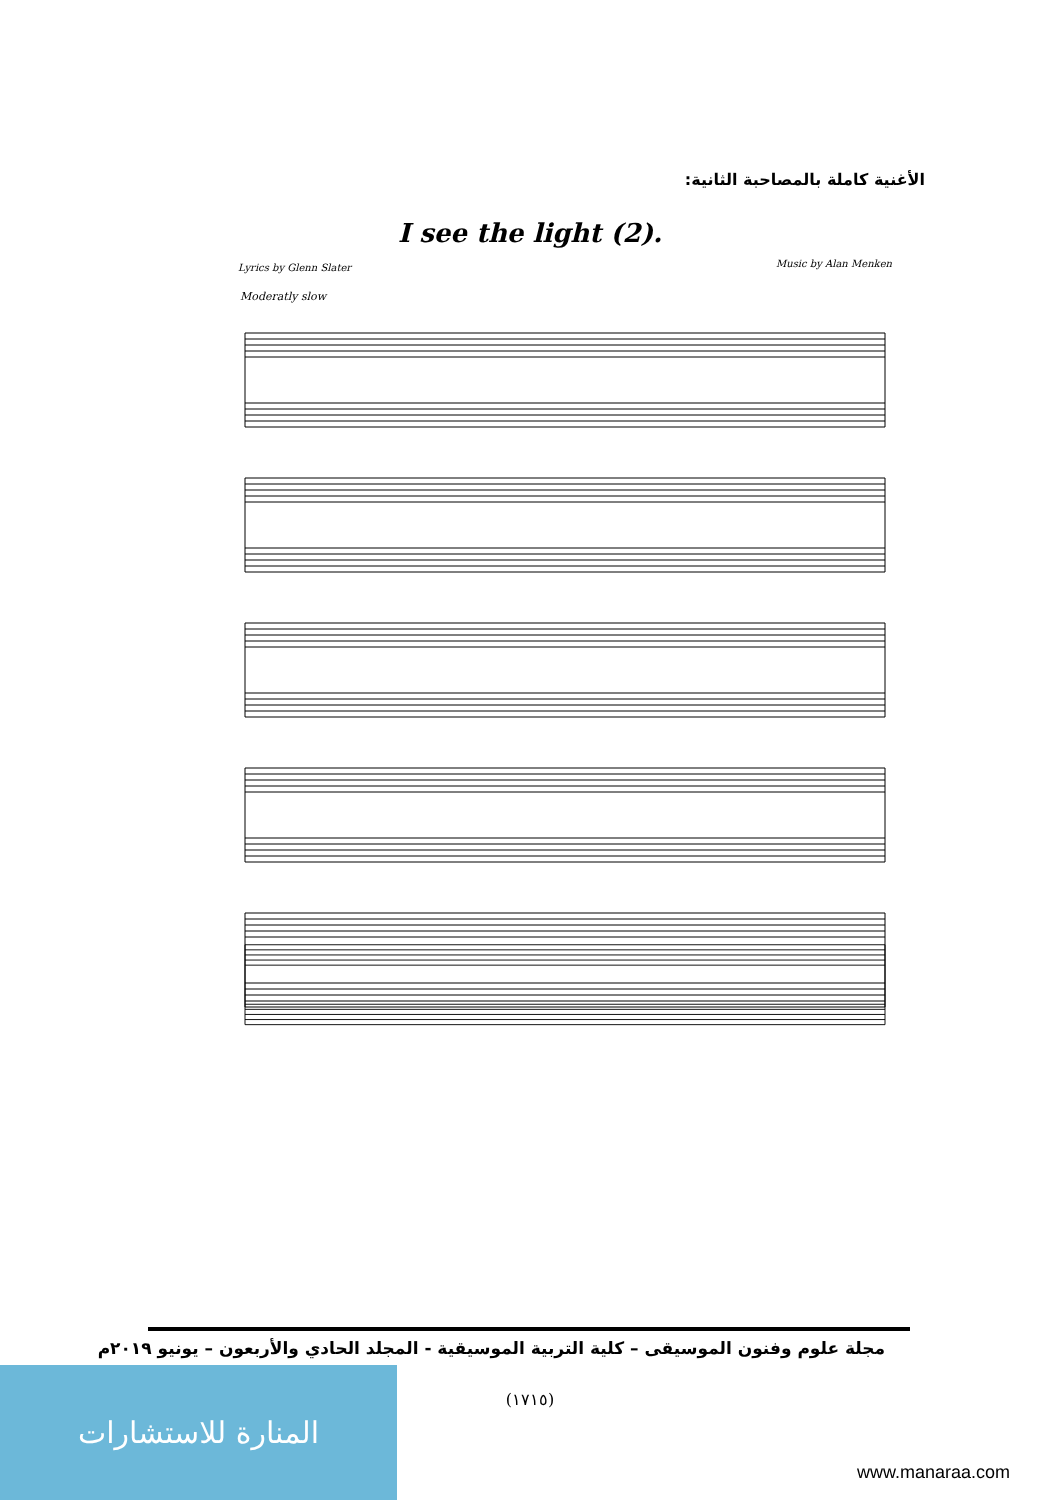الأغنية كاملة بالمصاحبة الثانية:
I see the light (2).
Lyrics by Glenn Slater Music by Alan Menken
Moderatly slow
مجلة علوم وفنون الموسيقى – كلية التربية الموسيقية - المجلد الحادي والأربعون – يونيو ٢٠١٩م
(١٧١٥) المنارة للاستشارات
www.manaraa.com